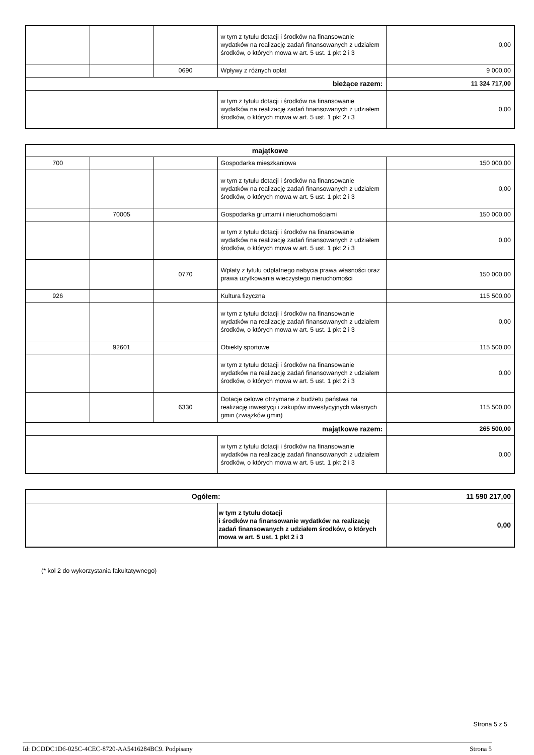| | | | w tym z tytułu dotacji i środków na finansowanie wydatków na realizację zadań finansowanych z udziałem środków, o których mowa w art. 5 ust. 1 pkt 2 i 3 | 0,00 |
| | | 0690 | Wpływy z różnych opłat | 9 000,00 |
| bieżące razem: | | | | 11 324 717,00 |
| | | | w tym z tytułu dotacji i środków na finansowanie wydatków na realizację zadań finansowanych z udziałem środków, o których mowa w art. 5 ust. 1 pkt 2 i 3 | 0,00 |
| majątkowe | | | | |
| 700 | | | Gospodarka mieszkaniowa | 150 000,00 |
| | | | w tym z tytułu dotacji i środków na finansowanie wydatków na realizację zadań finansowanych z udziałem środków, o których mowa w art. 5 ust. 1 pkt 2 i 3 | 0,00 |
| | 70005 | | Gospodarka gruntami i nieruchomościami | 150 000,00 |
| | | | w tym z tytułu dotacji i środków na finansowanie wydatków na realizację zadań finansowanych z udziałem środków, o których mowa w art. 5 ust. 1 pkt 2 i 3 | 0,00 |
| | | 0770 | Wpłaty z tytułu odpłatnego nabycia prawa własności oraz prawa użytkowania wieczystego nieruchomości | 150 000,00 |
| 926 | | | Kultura fizyczna | 115 500,00 |
| | | | w tym z tytułu dotacji i środków na finansowanie wydatków na realizację zadań finansowanych z udziałem środków, o których mowa w art. 5 ust. 1 pkt 2 i 3 | 0,00 |
| | 92601 | | Obiekty sportowe | 115 500,00 |
| | | | w tym z tytułu dotacji i środków na finansowanie wydatków na realizację zadań finansowanych z udziałem środków, o których mowa w art. 5 ust. 1 pkt 2 i 3 | 0,00 |
| | | 6330 | Dotacje celowe otrzymane z budżetu państwa na realizację inwestycji i zakupów inwestycyjnych własnych gmin (związków gmin) | 115 500,00 |
| majątkowe razem: | | | | 265 500,00 |
| | | | w tym z tytułu dotacji i środków na finansowanie wydatków na realizację zadań finansowanych z udziałem środków, o których mowa w art. 5 ust. 1 pkt 2 i 3 | 0,00 |
| Ogółem: | | 11 590 217,00 |
| | w tym z tytułu dotacji i środków na finansowanie wydatków na realizację zadań finansowanych z udziałem środków, o których mowa w art. 5 ust. 1 pkt 2 i 3 | 0,00 |
(* kol 2 do wykorzystania fakultatywnego)
Strona 5 z 5
Id: DCDDC1D6-025C-4CEC-8720-AA5416284BC9. Podpisany Strona 5